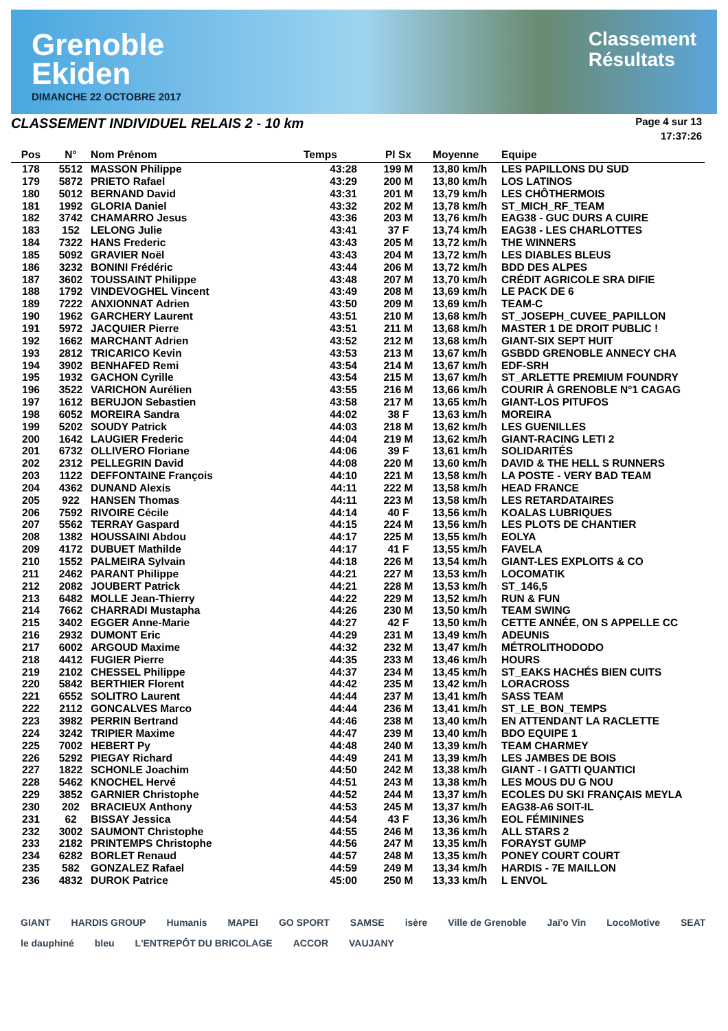Grenoble
Ekiden
DIMANCHE 22 OCTOBRE 2017
Classement
Résultats
CLASSEMENT INDIVIDUEL RELAIS 2 - 10 km
Page 4 sur 13
17:37:26
| Pos | N° | Nom Prénom | Temps | Pl Sx | Moyenne | Equipe |
| --- | --- | --- | --- | --- | --- | --- |
| 178 | 5512 | MASSON Philippe | 43:28 | 199 M | 13,80 km/h | LES PAPILLONS DU SUD |
| 179 | 5872 | PRIETO Rafael | 43:29 | 200 M | 13,80 km/h | LOS LATINOS |
| 180 | 5012 | BERNAND David | 43:31 | 201 M | 13,79 km/h | LES CHÔTHERMOIS |
| 181 | 1992 | GLORIA Daniel | 43:32 | 202 M | 13,78 km/h | ST_MICH_RF_TEAM |
| 182 | 3742 | CHAMARRO Jesus | 43:36 | 203 M | 13,76 km/h | EAG38 - GUC DURS A CUIRE |
| 183 | 152 | LELONG Julie | 43:41 | 37 F | 13,74 km/h | EAG38 - LES CHARLOTTES |
| 184 | 7322 | HANS Frederic | 43:43 | 205 M | 13,72 km/h | THE WINNERS |
| 185 | 5092 | GRAVIER Noël | 43:43 | 204 M | 13,72 km/h | LES DIABLES BLEUS |
| 186 | 3232 | BONINI Frédéric | 43:44 | 206 M | 13,72 km/h | BDD DES ALPES |
| 187 | 3602 | TOUSSAINT Philippe | 43:48 | 207 M | 13,70 km/h | CRÉDIT AGRICOLE SRA DIFIE |
| 188 | 1792 | VINDEVOGHEL Vincent | 43:49 | 208 M | 13,69 km/h | LE PACK DE 6 |
| 189 | 7222 | ANXIONNAT Adrien | 43:50 | 209 M | 13,69 km/h | TEAM-C |
| 190 | 1962 | GARCHERY Laurent | 43:51 | 210 M | 13,68 km/h | ST_JOSEPH_CUVEE_PAPILLON |
| 191 | 5972 | JACQUIER Pierre | 43:51 | 211 M | 13,68 km/h | MASTER 1 DE DROIT PUBLIC ! |
| 192 | 1662 | MARCHANT Adrien | 43:52 | 212 M | 13,68 km/h | GIANT-SIX SEPT HUIT |
| 193 | 2812 | TRICARICO Kevin | 43:53 | 213 M | 13,67 km/h | GSBDD GRENOBLE ANNECY CHA |
| 194 | 3902 | BENHAFED Remi | 43:54 | 214 M | 13,67 km/h | EDF-SRH |
| 195 | 1932 | GACHON Cyrille | 43:54 | 215 M | 13,67 km/h | ST_ARLETTE PREMIUM FOUNDRY |
| 196 | 3522 | VARICHON Aurélien | 43:55 | 216 M | 13,66 km/h | COURIR À GRENOBLE N°1 CAGAG |
| 197 | 1612 | BERUJON Sebastien | 43:58 | 217 M | 13,65 km/h | GIANT-LOS PITUFOS |
| 198 | 6052 | MOREIRA Sandra | 44:02 | 38 F | 13,63 km/h | MOREIRA |
| 199 | 5202 | SOUDY Patrick | 44:03 | 218 M | 13,62 km/h | LES GUENILLES |
| 200 | 1642 | LAUGIER Frederic | 44:04 | 219 M | 13,62 km/h | GIANT-RACING LETI 2 |
| 201 | 6732 | OLLIVERO Floriane | 44:06 | 39 F | 13,61 km/h | SOLIDARITÉS |
| 202 | 2312 | PELLEGRIN David | 44:08 | 220 M | 13,60 km/h | DAVID & THE HELL S RUNNERS |
| 203 | 1122 | DEFFONTAINE François | 44:10 | 221 M | 13,58 km/h | LA POSTE - VERY BAD TEAM |
| 204 | 4362 | DUNAND Alexis | 44:11 | 222 M | 13,58 km/h | HEAD FRANCE |
| 205 | 922 | HANSEN Thomas | 44:11 | 223 M | 13,58 km/h | LES RETARDATAIRES |
| 206 | 7592 | RIVOIRE Cécile | 44:14 | 40 F | 13,56 km/h | KOALAS LUBRIQUES |
| 207 | 5562 | TERRAY Gaspard | 44:15 | 224 M | 13,56 km/h | LES PLOTS DE CHANTIER |
| 208 | 1382 | HOUSSAINI Abdou | 44:17 | 225 M | 13,55 km/h | EOLYA |
| 209 | 4172 | DUBUET Mathilde | 44:17 | 41 F | 13,55 km/h | FAVELA |
| 210 | 1552 | PALMEIRA Sylvain | 44:18 | 226 M | 13,54 km/h | GIANT-LES EXPLOITS & CO |
| 211 | 2462 | PARANT Philippe | 44:21 | 227 M | 13,53 km/h | LOCOMATIK |
| 212 | 2082 | JOUBERT Patrick | 44:21 | 228 M | 13,53 km/h | ST_146,5 |
| 213 | 6482 | MOLLE Jean-Thierry | 44:22 | 229 M | 13,52 km/h | RUN & FUN |
| 214 | 7662 | CHARRADI Mustapha | 44:26 | 230 M | 13,50 km/h | TEAM SWING |
| 215 | 3402 | EGGER Anne-Marie | 44:27 | 42 F | 13,50 km/h | CETTE ANNÉE, ON S APPELLE CC |
| 216 | 2932 | DUMONT Eric | 44:29 | 231 M | 13,49 km/h | ADEUNIS |
| 217 | 6002 | ARGOUD Maxime | 44:32 | 232 M | 13,47 km/h | MÉTROLITHODODO |
| 218 | 4412 | FUGIER Pierre | 44:35 | 233 M | 13,46 km/h | HOURS |
| 219 | 2102 | CHESSEL Philippe | 44:37 | 234 M | 13,45 km/h | ST_EAKS HACHÉS BIEN CUITS |
| 220 | 5842 | BERTHIER Florent | 44:42 | 235 M | 13,42 km/h | LORACROSS |
| 221 | 6552 | SOLITRO Laurent | 44:44 | 237 M | 13,41 km/h | SASS TEAM |
| 222 | 2112 | GONCALVES Marco | 44:44 | 236 M | 13,41 km/h | ST_LE_BON_TEMPS |
| 223 | 3982 | PERRIN Bertrand | 44:46 | 238 M | 13,40 km/h | EN ATTENDANT LA RACLETTE |
| 224 | 3242 | TRIPIER Maxime | 44:47 | 239 M | 13,40 km/h | BDO EQUIPE 1 |
| 225 | 7002 | HEBERT Py | 44:48 | 240 M | 13,39 km/h | TEAM CHARMEY |
| 226 | 5292 | PIEGAY Richard | 44:49 | 241 M | 13,39 km/h | LES JAMBES DE BOIS |
| 227 | 1822 | SCHONLE Joachim | 44:50 | 242 M | 13,38 km/h | GIANT - I GATTI QUANTICI |
| 228 | 5462 | KNOCHEL Hervé | 44:51 | 243 M | 13,38 km/h | LES MOUS DU G NOU |
| 229 | 3852 | GARNIER Christophe | 44:52 | 244 M | 13,37 km/h | ECOLES DU SKI FRANÇAIS MEYLA |
| 230 | 202 | BRACIEUX Anthony | 44:53 | 245 M | 13,37 km/h | EAG38-A6 SOIT-IL |
| 231 | 62 | BISSAY Jessica | 44:54 | 43 F | 13,36 km/h | EOL FÉMININES |
| 232 | 3002 | SAUMONT Christophe | 44:55 | 246 M | 13,36 km/h | ALL STARS 2 |
| 233 | 2182 | PRINTEMPS Christophe | 44:56 | 247 M | 13,35 km/h | FORAYST GUMP |
| 234 | 6282 | BORLET Renaud | 44:57 | 248 M | 13,35 km/h | PONEY COURT COURT |
| 235 | 582 | GONZALEZ Rafael | 44:59 | 249 M | 13,34 km/h | HARDIS - 7E MAILLON |
| 236 | 4832 | DUROK Patrice | 45:00 | 250 M | 13,33 km/h | L ENVOL |
GIANT HARDIS GROUP Humanis MAPEI GO SPORT SAMSE isère Ville de Grenoble Jaï'o Vin LocoMotive SEAT le dauphiné bleu L'ENTREPÔT DU BRICOLAGE ACCOR VAUJANY